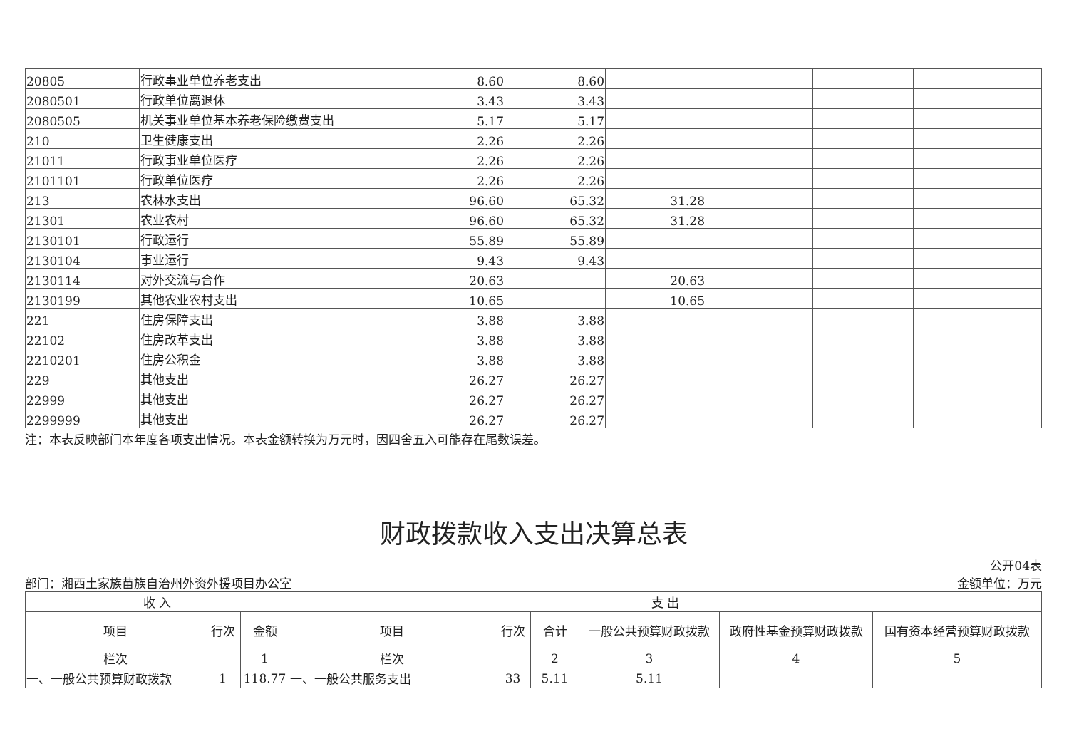| 20805 | 行政事业单位养老支出 | 8.60 | 8.60 | | | | |
| 2080501 | 行政单位离退休 | 3.43 | 3.43 | | | | |
| 2080505 | 机关事业单位基本养老保险缴费支出 | 5.17 | 5.17 | | | | |
| 210 | 卫生健康支出 | 2.26 | 2.26 | | | | |
| 21011 | 行政事业单位医疗 | 2.26 | 2.26 | | | | |
| 2101101 | 行政单位医疗 | 2.26 | 2.26 | | | | |
| 213 | 农林水支出 | 96.60 | 65.32 | 31.28 | | | |
| 21301 | 农业农村 | 96.60 | 65.32 | 31.28 | | | |
| 2130101 | 行政运行 | 55.89 | 55.89 | | | | |
| 2130104 | 事业运行 | 9.43 | 9.43 | | | | |
| 2130114 | 对外交流与合作 | 20.63 | | 20.63 | | | |
| 2130199 | 其他农业农村支出 | 10.65 | | 10.65 | | | |
| 221 | 住房保障支出 | 3.88 | 3.88 | | | | |
| 22102 | 住房改革支出 | 3.88 | 3.88 | | | | |
| 2210201 | 住房公积金 | 3.88 | 3.88 | | | | |
| 229 | 其他支出 | 26.27 | 26.27 | | | | |
| 22999 | 其他支出 | 26.27 | 26.27 | | | | |
| 2299999 | 其他支出 | 26.27 | 26.27 | | | | |
注：本表反映部门本年度各项支出情况。本表金额转换为万元时，因四舍五入可能存在尾数误差。
财政拨款收入支出决算总表
公开04表
部门：湘西土家族苗族自治州外资外援项目办公室 金额单位：万元
| 收 入 | | | 支 出 | | | | | |
| --- | --- | --- | --- | --- | --- | --- | --- | --- |
| 项目 | 行次 | 金额 | 项目 | 行次 | 合计 | 一般公共预算财政拨款 | 政府性基金预算财政拨款 | 国有资本经营预算财政拨款 |
| 栏次 | | 1 | 栏次 | | 2 | 3 | 4 | 5 |
| 一、一般公共预算财政拨款 | 1 | 118.77 | 一、一般公共服务支出 | 33 | 5.11 | 5.11 | | |